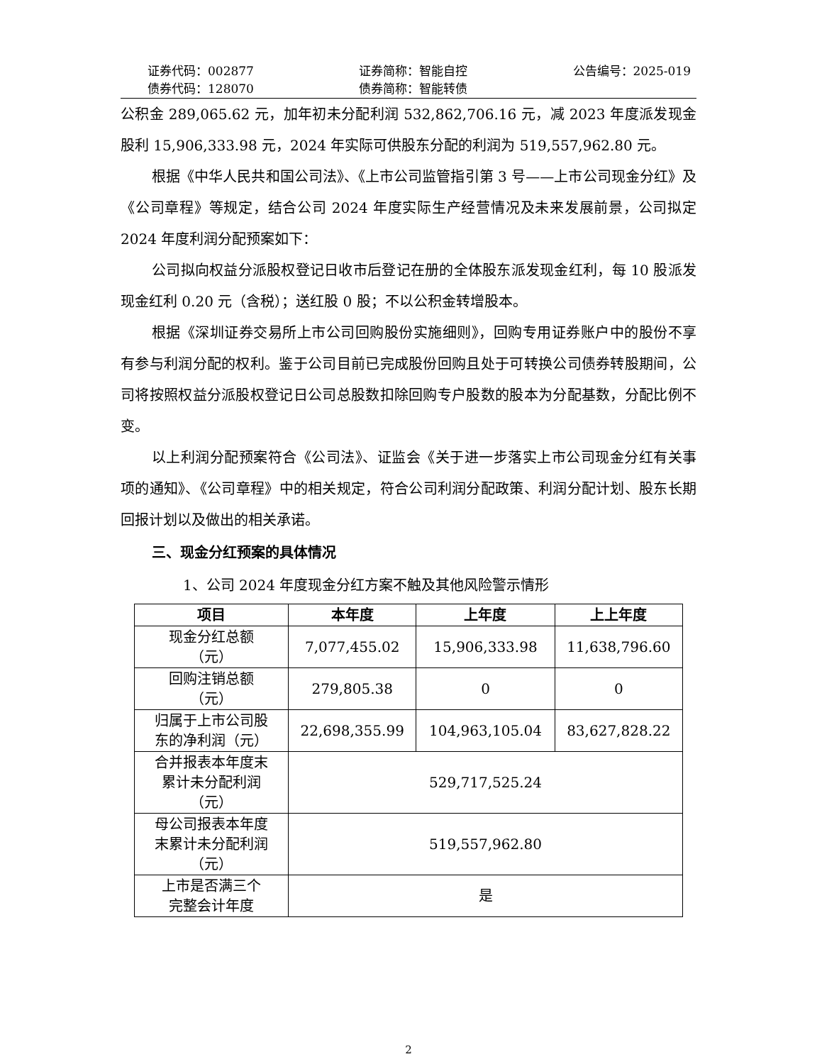证券代码：002877
债券代码：128070
证券简称：智能自控
债券简称：智能转债
公告编号：2025-019
公积金 289,065.62 元，加年初未分配利润 532,862,706.16 元，减 2023 年度派发现金股利 15,906,333.98 元，2024 年实际可供股东分配的利润为 519,557,962.80 元。
根据《中华人民共和国公司法》、《上市公司监管指引第 3 号——上市公司现金分红》及《公司章程》等规定，结合公司 2024 年度实际生产经营情况及未来发展前景，公司拟定 2024 年度利润分配预案如下：
公司拟向权益分派股权登记日收市后登记在册的全体股东派发现金红利，每 10 股派发现金红利 0.20 元（含税）；送红股 0 股；不以公积金转增股本。
根据《深圳证券交易所上市公司回购股份实施细则》，回购专用证券账户中的股份不享有参与利润分配的权利。鉴于公司目前已完成股份回购且处于可转换公司债券转股期间，公司将按照权益分派股权登记日公司总股数扣除回购专户股数的股本为分配基数，分配比例不变。
以上利润分配预案符合《公司法》、证监会《关于进一步落实上市公司现金分红有关事项的通知》、《公司章程》中的相关规定，符合公司利润分配政策、利润分配计划、股东长期回报计划以及做出的相关承诺。
三、现金分红预案的具体情况
1、公司 2024 年度现金分红方案不触及其他风险警示情形
| 项目 | 本年度 | 上年度 | 上上年度 |
| --- | --- | --- | --- |
| 现金分红总额 （元） | 7,077,455.02 | 15,906,333.98 | 11,638,796.60 |
| 回购注销总额 （元） | 279,805.38 | 0 | 0 |
| 归属于上市公司股 东的净利润（元） | 22,698,355.99 | 104,963,105.04 | 83,627,828.22 |
| 合并报表本年度末 累计未分配利润 （元） | 529,717,525.24 | | |
| 母公司报表本年度 末累计未分配利润 （元） | 519,557,962.80 | | |
| 上市是否满三个 完整会计年度 | 是 | | |
2